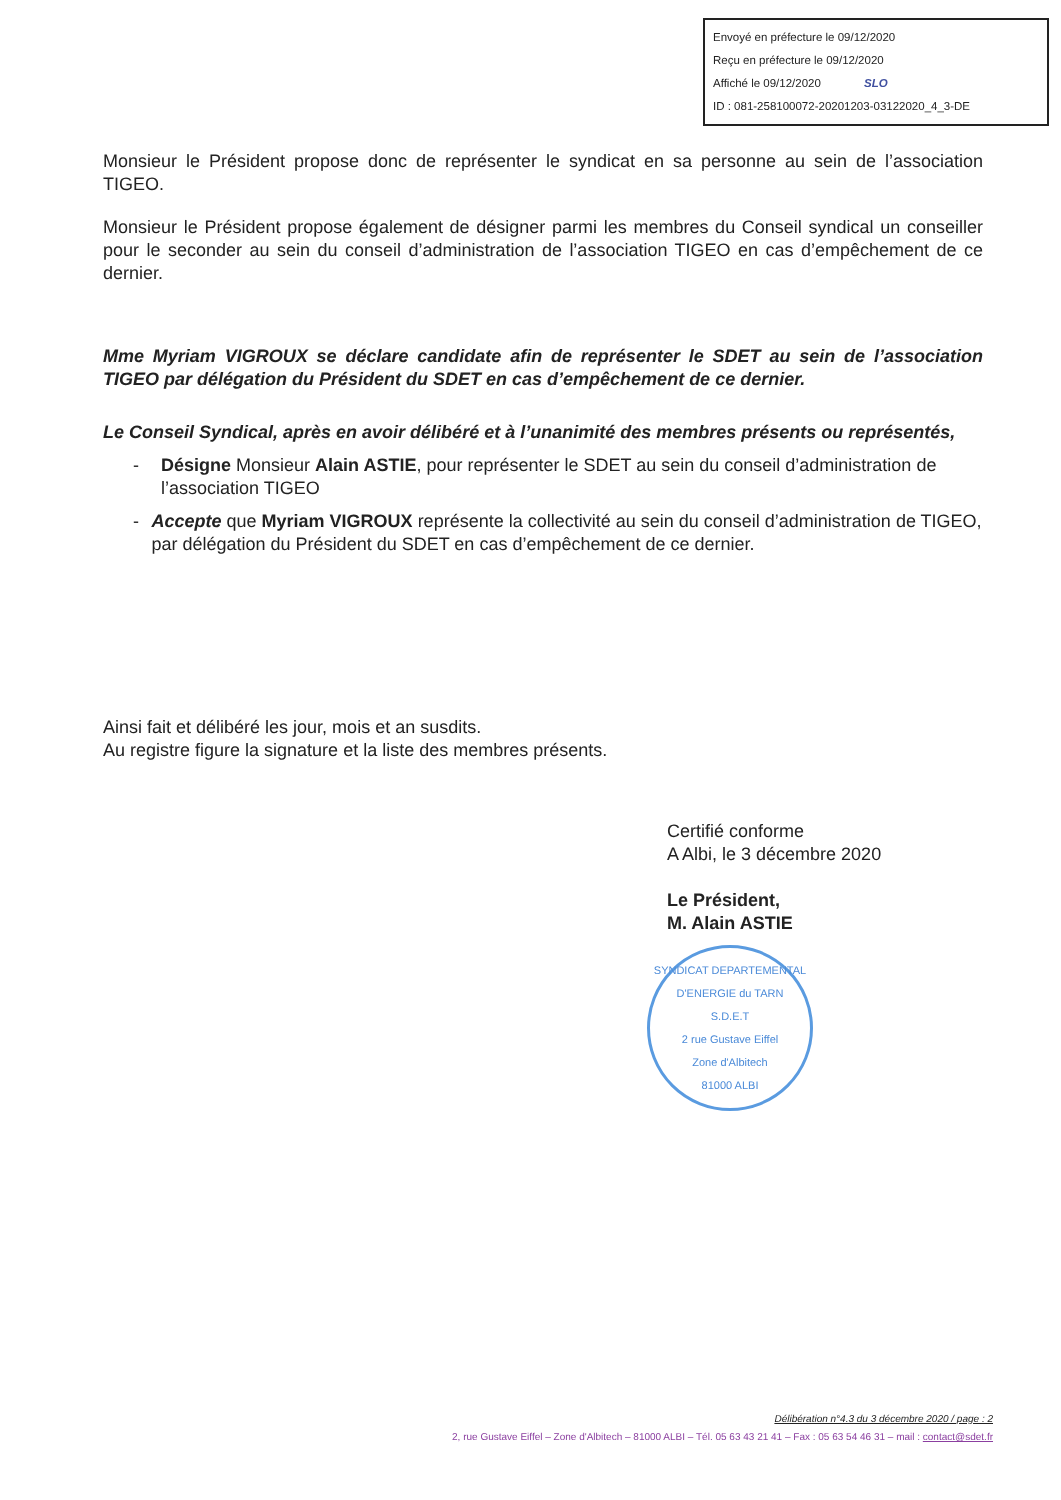Envoyé en préfecture le 09/12/2020
Reçu en préfecture le 09/12/2020
Affiché le 09/12/2020 SLO
ID : 081-258100072-20201203-03122020_4_3-DE
Monsieur le Président propose donc de représenter le syndicat en sa personne au sein de l’association TIGEO.
Monsieur le Président propose également de désigner parmi les membres du Conseil syndical un conseiller pour le seconder au sein du conseil d’administration de l’association TIGEO en cas d’empêchement de ce dernier.
Mme Myriam VIGROUX se déclare candidate afin de représenter le SDET au sein de l’association TIGEO par délégation du Président du SDET en cas d’empêchement de ce dernier.
Le Conseil Syndical, après en avoir délibéré et à l’unanimité des membres présents ou représentés,
- Désigne Monsieur Alain ASTIE, pour représenter le SDET au sein du conseil d’administration de l’association TIGEO
- Accepte que Myriam VIGROUX représente la collectivité au sein du conseil d’administration de TIGEO, par délégation du Président du SDET en cas d’empêchement de ce dernier.
Ainsi fait et délibéré les jour, mois et an susdits.
Au registre figure la signature et la liste des membres présents.
Certifié conforme
A Albi, le 3 décembre 2020
Le Président,
M. Alain ASTIE
SYNDICAT DEPARTEMENTAL D'ENERGIE du TARN
S.D.E.T
2 rue Gustave Eiffel
Zone d'Albitech
81000 ALBI
Délibération n°4.3 du 3 décembre 2020 / page : 2
2, rue Gustave Eiffel – Zone d'Albitech – 81000 ALBI – Tél. 05 63 43 21 41 – Fax : 05 63 54 46 31 – mail : contact@sdet.fr